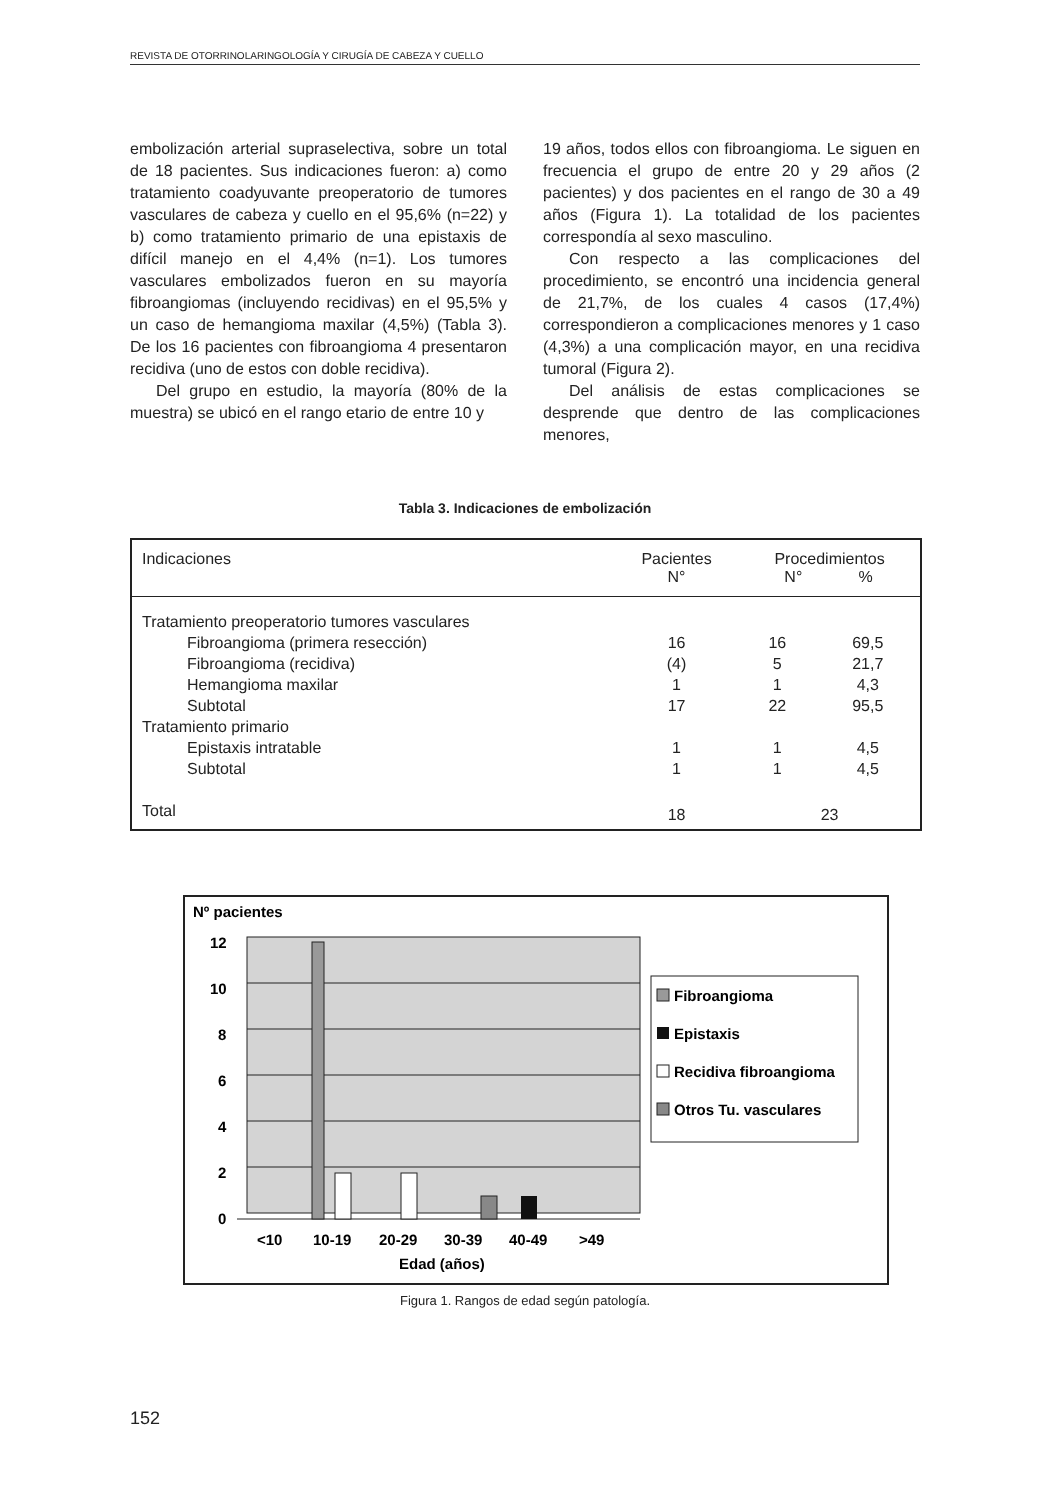REVISTA DE OTORRINOLARINGOLOGÍA Y CIRUGÍA DE CABEZA Y CUELLO
embolización arterial supraselectiva, sobre un total de 18 pacientes. Sus indicaciones fueron: a) como tratamiento coadyuvante preoperatorio de tumores vasculares de cabeza y cuello en el 95,6% (n=22) y b) como tratamiento primario de una epistaxis de difícil manejo en el 4,4% (n=1). Los tumores vasculares embolizados fueron en su mayoría fibroangiomas (incluyendo recidivas) en el 95,5% y un caso de hemangioma maxilar (4,5%) (Tabla 3). De los 16 pacientes con fibroangioma 4 presentaron recidiva (uno de estos con doble recidiva).
Del grupo en estudio, la mayoría (80% de la muestra) se ubicó en el rango etario de entre 10 y
19 años, todos ellos con fibroangioma. Le siguen en frecuencia el grupo de entre 20 y 29 años (2 pacientes) y dos pacientes en el rango de 30 a 49 años (Figura 1). La totalidad de los pacientes correspondía al sexo masculino.
Con respecto a las complicaciones del procedimiento, se encontró una incidencia general de 21,7%, de los cuales 4 casos (17,4%) correspondieron a complicaciones menores y 1 caso (4,3%) a una complicación mayor, en una recidiva tumoral (Figura 2).
Del análisis de estas complicaciones se desprende que dentro de las complicaciones menores,
Tabla 3. Indicaciones de embolización
| Indicaciones | Pacientes N° | Procedimientos N° % | |
| --- | --- | --- | --- |
| Tratamiento preoperatorio tumores vasculares | | | |
| Fibroangioma (primera resección) | 16 | 16 | 69,5 |
| Fibroangioma (recidiva) | (4) | 5 | 21,7 |
| Hemangioma maxilar | 1 | 1 | 4,3 |
| Subtotal | 17 | 22 | 95,5 |
| Tratamiento primario | | | |
| Epistaxis intratable | 1 | 1 | 4,5 |
| Subtotal | 1 | 1 | 4,5 |
| Total | 18 | 23 | |
Nº pacientes
12
10
8
6
4
2
0
<10
10-19
20-29
30-39
40-49
>49
Edad (años)
Fibroangioma
Epistaxis
Recidiva fibroangioma
Otros Tu. vasculares
Figura 1. Rangos de edad según patología.
152